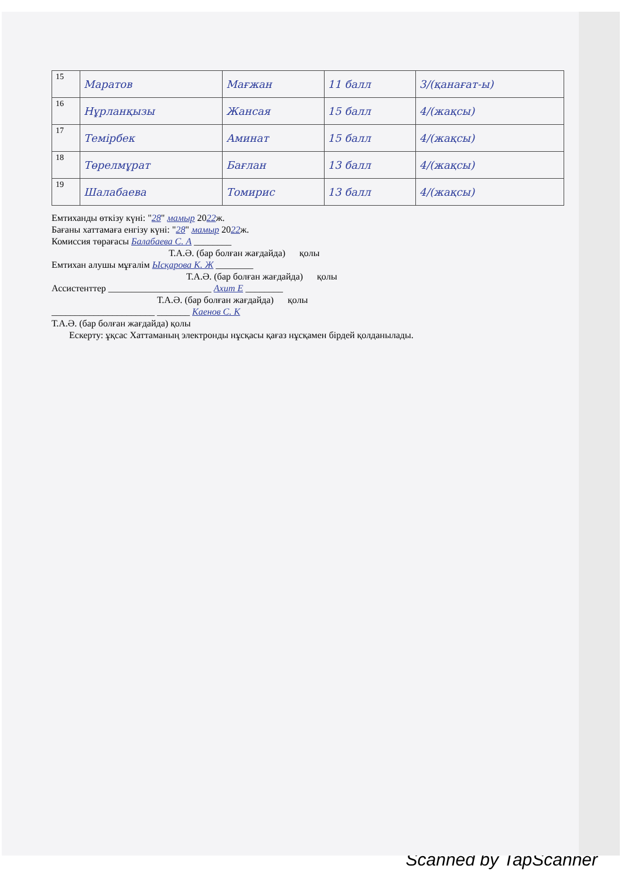| 15 | Маратов | Мағжан | 11 балл | 3/(қанағат-ы) |
| 16 | Нұрланқызы | Жансая | 15 балл | 4/(жақсы) |
| 17 | Темірбек | Аминат | 15 балл | 4/(жақсы) |
| 18 | Төрелмұрат | Бағлан | 13 балл | 4/(жақсы) |
| 19 | Шалабаева | Томирис | 13 балл | 4/(жақсы) |
Емтиханды өткізу күні: "28" мамыр 2022ж.
Бағаны хаттамаға енгізу күні: "28" мамыр 2022ж.
Комиссия төрағасы Балабаева С. А ________
Т.А.Ә. (бар болған жағдайда) қолы
Емтихан алушы мұғалім Ысқарова К. Ж ________
Т.А.Ә. (бар болған жағдайда) қолы
Ассистенттер ______________________ Ахит Е ________
Т.А.Ә. (бар болған жағдайда) қолы
______________________ _______ Каенов С. К
Т.А.Ә. (бар болған жағдайда) қолы
Ескерту: ұқсас Хаттаманың электронды нұсқасы қағаз нұсқамен бірдей қолданылады.
Scanned by TapScanner